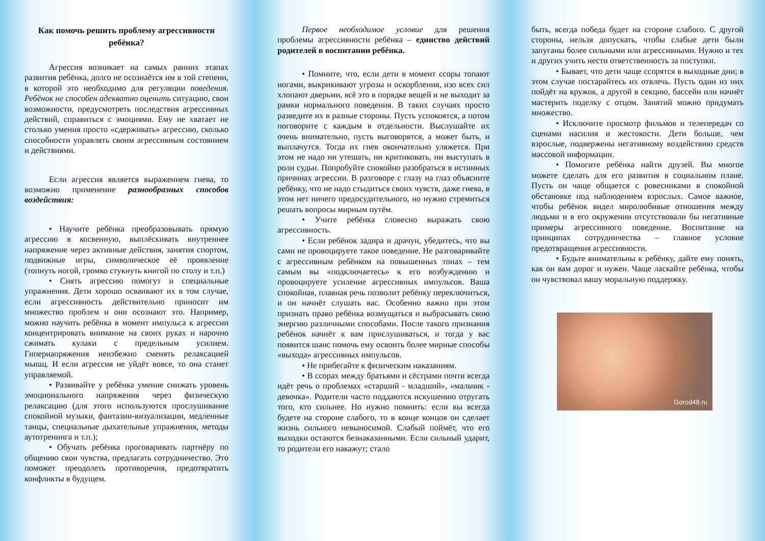Как помочь решить проблему агрессивности ребёнка?
Агрессия возникает на самых ранних этапах развития ребёнка, долго не осознаётся им в той степени, в которой это необходимо для регуляции поведения. Ребёнок не способен адекватно оценить ситуацию, свои возможности, предусмотреть последствия агрессивных действий, справиться с эмоциями. Ему не хватает не столько умения просто «сдерживать» агрессию, сколько способности управлять своим агрессивным состоянием и действиями.
Если агрессия является выражением гнева, то возможно применение разнообразных способов воздействия:
• Научите ребёнка преобразовывать прямую агрессию в косвенную, выплёскивать внутреннее напряжение через активные действия, занятия спортом, подвижные игры, символическое её проявление (топнуть ногой, громко стукнуть книгой по столу и т.п.)
• Снять агрессию помогут и специальные упражнения. Дети хорошо осваивают их в том случае, если агрессивность действительно приносит им множество проблем и они осознают это. Например, можно научить ребёнка в момент импульса к агрессии концентрировать внимание на своих руках и нарочно сжимать кулаки с предельным усилием. Гипернапряжения неизбежно сменять релаксацией мышц. И если агрессия не уйдёт вовсе, то она станет управляемой.
• Развивайте у ребёнка умение снижать уровень эмоционального напряжения через физическую релаксацию (для этого используются прослушивание спокойной музыки, фантазии-визуализации, медленные танцы, специальные дыхательные упражнения, методы аутотренинга и т.п.);
• Обучать ребёнка проговаривать партнёру по общению свои чувства, предлагать сотрудничество. Это поможет преодолеть противоречия, предотвратить конфликты в будущем.
Первое необходимое условие для решения проблемы агрессивности ребёнка – единство действий родителей в воспитании ребёнка.
• Помните, что, если дети в момент ссоры топают ногами, выкрикивают угрозы и оскорбления, изо всех сил хлопают дверьми, всё это в порядке вещей и не выходит за рамки нормального поведения. В таких случаях просто разведите их в разные стороны. Пусть успокоятся, а потом поговорите с каждым в отдельности. Выслушайте их очень внимательно, пусть выговорятся, а может быть, и выплачутся. Тогда их гнев окончательно уляжется. При этом не надо ни утешать, ни критиковать, ни выступать в роли судьи. Попробуйте спокойно разобраться в истинных причинах агрессии. В разговоре с глазу на глаз объясните ребёнку, что не надо стыдиться своих чувств, даже гнева, в этом нет ничего предосудительного, но нужно стремиться решать вопросы мирным путём.
• Учите ребёнка словесно выражать свою агрессивность.
• Если ребёнок задира и драчун, убедитесь, что вы сами не провоцируете такое поведение. Не разговаривайте с агрессивным ребёнком на повышенных тонах – тем самым вы «подключаетесь» к его возбуждению и провоцируете усиление агрессивных импульсов. Ваша спокойная, плавная речь позволит ребёнку переключиться, и он начнёт слушать вас. Особенно важно при этом признать право ребёнка возмущаться и выбрасывать свою энергию различными способами. После такого признания ребёнок начнёт к вам прислушиваться, и тогда у вас появится шанс помочь ему освоить более мирные способы «выхода» агрессивных импульсов.
• Не прибегайте к физическим наказаниям.
• В ссорах между братьями и сёстрами почти всегда идёт речь о проблемах «старший - младший», «мальчик - девочка». Родители часто поддаются искушению отругать того, кто сильнее. Но нужно помнить: если вы всегда будете на стороне слабого, то в конце концов он сделает жизнь сильного невыносимой. Слабый поймёт, что его выходки остаются безнаказанными. Если сильный ударит, то родители его накажут; стало
быть, всегда победа будет на стороне слабого. С другой стороны, нельзя допускать, чтобы слабые дети были запуганы более сильными или агрессивными. Нужно и тех и других учить нести ответственность за поступки.
• Бывает, что дети чаще ссорятся в выходные дни; в этом случае постарайтесь их отвлечь. Пусть один из них пойдёт на кружок, а другой в секцию, бассейн или начнёт мастерить поделку с отцом. Занятий можно придумать множество.
• Исключите просмотр фильмов и телепередач со сценами насилия и жестокости. Дети больше, чем взрослые, подвержены негативному воздействию средств массовой информации.
• Помогите ребёнка найти друзей. Вы многое можете сделать для его развития в социальном плане. Пусть он чаще общается с ровесниками в спокойной обстановке под наблюдением взрослых. Самое важное, чтобы ребёнок видел миролюбивые отношения между людьми и в его окружении отсутствовали бы негативные примеры агрессивного поведение. Воспитание на принципах сотрудничества – главное условие предотвращения агрессивности.
• Будьте внимательны к ребёнку, дайте ему понять, как он вам дорог и нужен. Чаще ласкайте ребёнка, чтобы он чувствовал вашу моральную поддержку.
Gorod48.ru